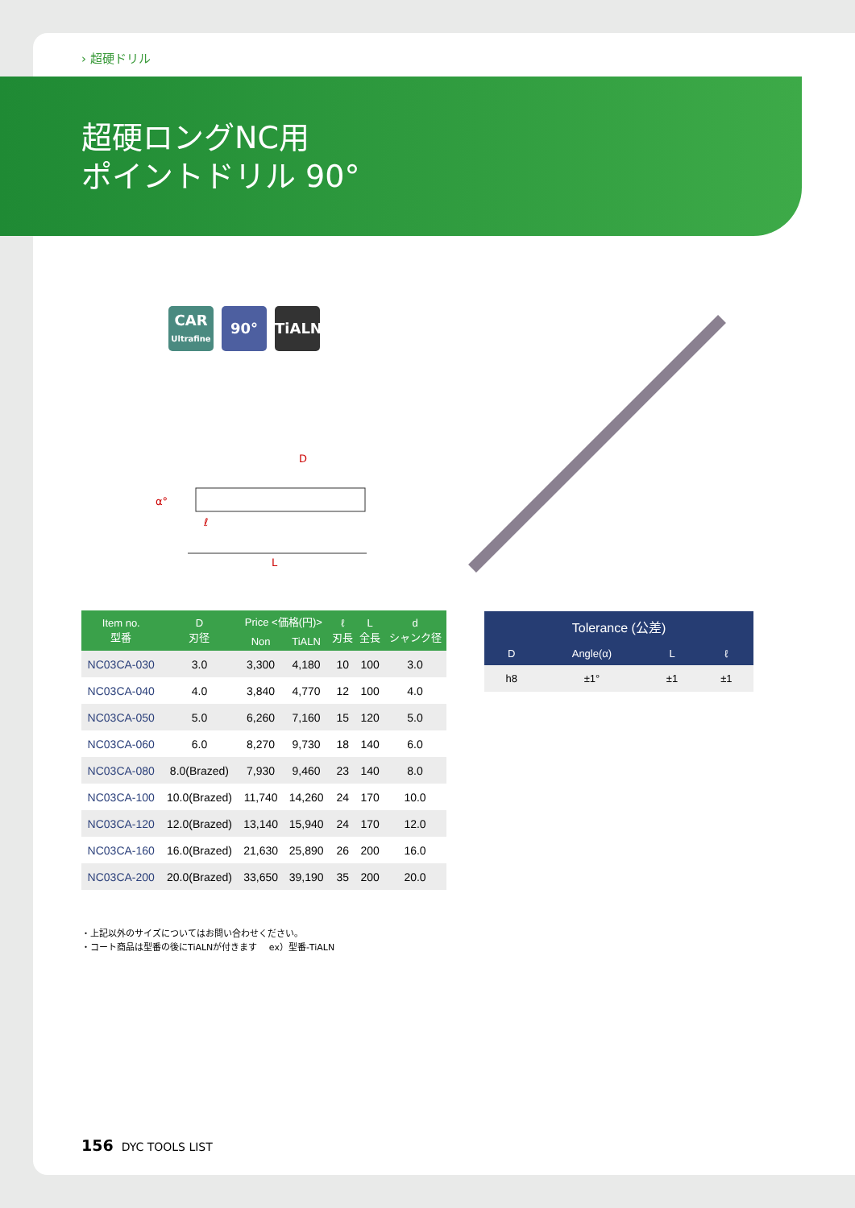› 超硬ドリル
超硬ロングNC用
ポイントドリル 90°
CAR
Ultrafine
90° TiALN
D
α°
ℓ
L
| Item no. 型番 | D 刃径 | Price <価格(円)> | | ℓ 刃長 | L 全長 | d シャンク径 |
| --- | --- | --- | --- | --- | --- | --- |
| | | Non | TiALN | | | |
| NC03CA-030 | 3.0 | 3,300 | 4,180 | 10 | 100 | 3.0 |
| NC03CA-040 | 4.0 | 3,840 | 4,770 | 12 | 100 | 4.0 |
| NC03CA-050 | 5.0 | 6,260 | 7,160 | 15 | 120 | 5.0 |
| NC03CA-060 | 6.0 | 8,270 | 9,730 | 18 | 140 | 6.0 |
| NC03CA-080 | 8.0(Brazed) | 7,930 | 9,460 | 23 | 140 | 8.0 |
| NC03CA-100 | 10.0(Brazed) | 11,740 | 14,260 | 24 | 170 | 10.0 |
| NC03CA-120 | 12.0(Brazed) | 13,140 | 15,940 | 24 | 170 | 12.0 |
| NC03CA-160 | 16.0(Brazed) | 21,630 | 25,890 | 26 | 200 | 16.0 |
| NC03CA-200 | 20.0(Brazed) | 33,650 | 39,190 | 35 | 200 | 20.0 |
| Tolerance (公差) | | | |
| --- | --- | --- | --- |
| D | Angle(α) | L | ℓ |
| h8 | ±1° | ±1 | ±1 |
・上記以外のサイズについてはお問い合わせください。
・コート商品は型番の後にTiALNが付きます　 ex）型番-TiALN
156 DYC TOOLS LIST